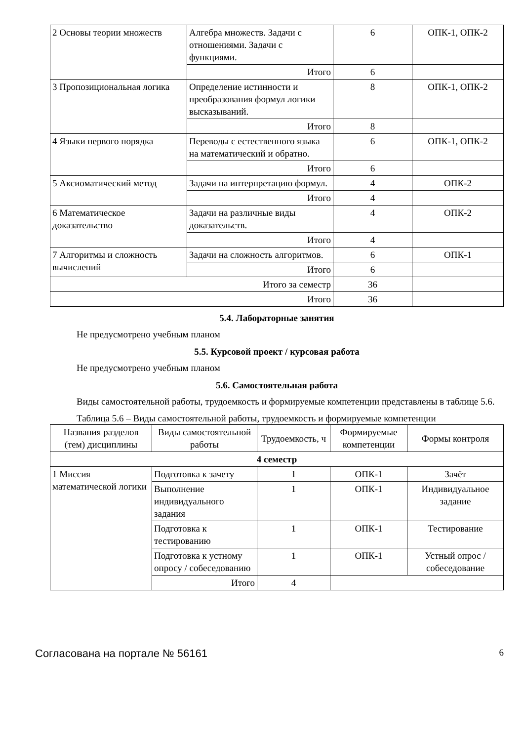| 2 Основы теории множеств | Алгебра множеств. Задачи с отношениями. Задачи с функциями. | 6 | ОПК-1, ОПК-2 |
| | Итого | 6 | |
| 3 Пропозициональная логика | Определение истинности и преобразования формул логики высказываний. | 8 | ОПК-1, ОПК-2 |
| | Итого | 8 | |
| 4 Языки первого порядка | Переводы с естественного языка на математический и обратно. | 6 | ОПК-1, ОПК-2 |
| | Итого | 6 | |
| 5 Аксиоматический метод | Задачи на интерпретацию формул. | 4 | ОПК-2 |
| | Итого | 4 | |
| 6 Математическое доказательство | Задачи на различные виды доказательств. | 4 | ОПК-2 |
| | Итого | 4 | |
| 7 Алгоритмы и сложность вычислений | Задачи на сложность алгоритмов. | 6 | ОПК-1 |
| | Итого | 6 | |
| Итого за семестр | | 36 | |
| Итого | | 36 | |
5.4. Лабораторные занятия
Не предусмотрено учебным планом
5.5. Курсовой проект / курсовая работа
Не предусмотрено учебным планом
5.6. Самостоятельная работа
Виды самостоятельной работы, трудоемкость и формируемые компетенции представлены в таблице 5.6.
Таблица 5.6 – Виды самостоятельной работы, трудоемкость и формируемые компетенции
| Названия разделов (тем) дисциплины | Виды самостоятельной работы | Трудоемкость, ч | Формируемые компетенции | Формы контроля |
| --- | --- | --- | --- | --- |
| 4 семестр | | | | |
| 1 Миссия математической логики | Подготовка к зачету | 1 | ОПК-1 | Зачёт |
| | Выполнение индивидуального задания | 1 | ОПК-1 | Индивидуальное задание |
| | Подготовка к тестированию | 1 | ОПК-1 | Тестирование |
| | Подготовка к устному опросу / собеседованию | 1 | ОПК-1 | Устный опрос / собеседование |
| | Итого | 4 | | |
Согласована на портале № 56161 6